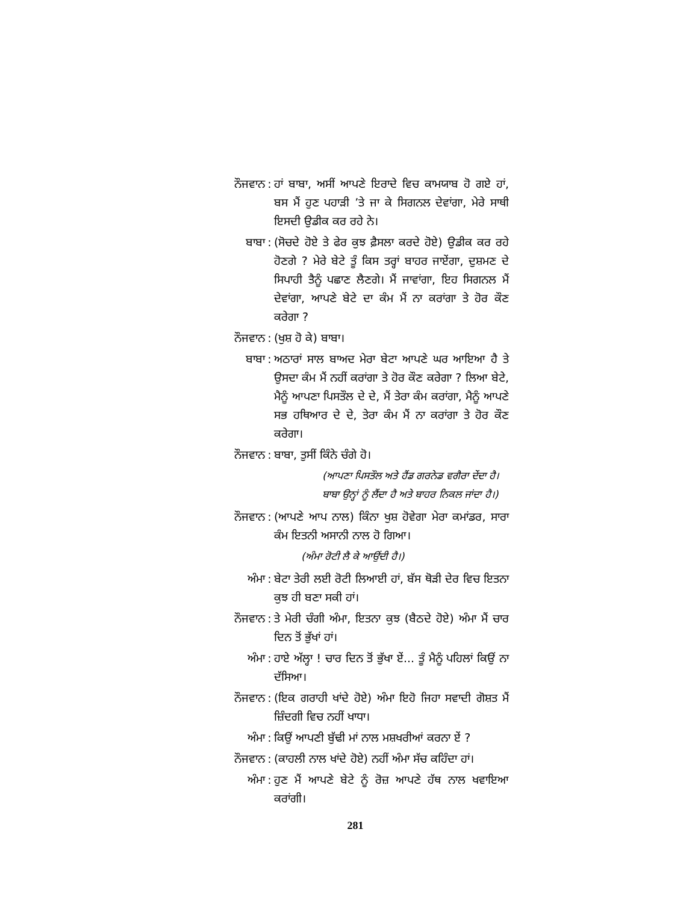ਨੌਜਵਾਨ : ਹਾਂ ਬਾਬਾ, ਅਸੀਂ ਆਪਣੇ ਇਰਾਦੇ ਵਿਚ ਕਾਮਯਾਬ ਹੋ ਗਏ ਹਾਂ, ਬਸ ਮੈਂ ਹੁਣ ਪਹਾੜੀ ’ਤੇ ਜਾ ਕੇ ਸਿਗਨਲ ਦੇਵਾਂਗਾ, ਮੇਰੇ ਸਾਥੀ ਇਸਦੀ ਉਡੀਕ ਕਰ ਰਹੇ ਨੇ।
ਬਾਬਾ : (ਸੋਚਦੇ ਹੋਏ ਤੇ ਫੇਰ ਕੁਝ ਫ਼ੈਸਲਾ ਕਰਦੇ ਹੋਏ) ਉਡੀਕ ਕਰ ਰਹੇ ਹੋਣਗੇ ? ਮੇਰੇ ਬੇਟੇ ਤੂੰ ਕਿਸ ਤਰ੍ਹਾਂ ਬਾਹਰ ਜਾਏਂਗਾ, ਦੁਸ਼ਮਣ ਦੇ ਸਿਪਾਹੀ ਤੈਨੂੰ ਪਛਾਣ ਲੈਣਗੇ। ਮੈਂ ਜਾਵਾਂਗਾ, ਇਹ ਸਿਗਨਲ ਮੈਂ ਦੇਵਾਂਗਾ, ਆਪਣੇ ਬੇਟੇ ਦਾ ਕੰਮ ਮੈਂ ਨਾ ਕਰਾਂਗਾ ਤੇ ਹੋਰ ਕੌਣ ਕਰੇਗਾ ?
ਨੌਜਵਾਨ : (ਖੁਸ਼ ਹੋ ਕੇ) ਬਾਬਾ।
ਬਾਬਾ : ਅਠਾਰਾਂ ਸਾਲ ਬਾਅਦ ਮੇਰਾ ਬੇਟਾ ਆਪਣੇ ਘਰ ਆਇਆ ਹੈ ਤੇ ਉਸਦਾ ਕੰਮ ਮੈਂ ਨਹੀਂ ਕਰਾਂਗਾ ਤੇ ਹੋਰ ਕੌਣ ਕਰੇਗਾ ? ਲਿਆ ਬੇਟੇ, ਮੈਨੂੰ ਆਪਣਾ ਪਿਸਤੌਲ ਦੇ ਦੇ, ਮੈਂ ਤੇਰਾ ਕੰਮ ਕਰਾਂਗਾ, ਮੈਨੂੰ ਆਪਣੇ ਸਭ ਹਥਿਆਰ ਦੇ ਦੇ, ਤੇਰਾ ਕੰਮ ਮੈਂ ਨਾ ਕਰਾਂਗਾ ਤੇ ਹੋਰ ਕੌਣ ਕਰੇਗਾ।
ਨੌਜਵਾਨ : ਬਾਬਾ, ਤੁਸੀਂ ਕਿੰਨੇ ਚੰਗੇ ਹੋ।
(ਆਪਣਾ ਪਿਸਤੌਲ ਅਤੇ ਹੈਂਡ ਗਰਨੇਡ ਵਗੈਰਾ ਦੇਂਦਾ ਹੈ।
ਬਾਬਾ ਉਨ੍ਹਾਂ ਨੂੰ ਲੈਂਦਾ ਹੈ ਅਤੇ ਬਾਹਰ ਨਿਕਲ ਜਾਂਦਾ ਹੈ।)
ਨੌਜਵਾਨ : (ਆਪਣੇ ਆਪ ਨਾਲ) ਕਿੰਨਾ ਖੁਸ਼ ਹੋਵੇਗਾ ਮੇਰਾ ਕਮਾਂਡਰ, ਸਾਰਾ ਕੰਮ ਇਤਨੀ ਅਸਾਨੀ ਨਾਲ ਹੋ ਗਿਆ।
(ਅੰਮਾ ਰੋਟੀ ਲੈ ਕੇ ਆਉਂਦੀ ਹੈ।)
ਅੰਮਾ : ਬੇਟਾ ਤੇਰੀ ਲਈ ਰੋਟੀ ਲਿਆਈ ਹਾਂ, ਬੱਸ ਥੋੜੀ ਦੇਰ ਵਿਚ ਇਤਨਾ ਕੁਝ ਹੀ ਬਣਾ ਸਕੀ ਹਾਂ।
ਨੌਜਵਾਨ : ਤੇ ਮੇਰੀ ਚੰਗੀ ਅੰਮਾ, ਇਤਨਾ ਕੁਝ (ਬੈਠਦੇ ਹੋਏ) ਅੰਮਾ ਮੈਂ ਚਾਰ ਦਿਨ ਤੋਂ ਭੁੱਖਾਂ ਹਾਂ।
ਅੰਮਾ : ਹਾਏ ਅੱਲ੍ਹਾ ! ਚਾਰ ਦਿਨ ਤੋਂ ਭੁੱਖਾ ਏਂ... ਤੂੰ ਮੈਨੂੰ ਪਹਿਲਾਂ ਕਿਉਂ ਨਾ ਦੱਸਿਆ।
ਨੌਜਵਾਨ : (ਇਕ ਗਰਾਹੀ ਖਾਂਦੇ ਹੋਏ) ਅੰਮਾ ਇਹੋ ਜਿਹਾ ਸਵਾਦੀ ਗੋਸ਼ਤ ਮੈਂ ਜ਼ਿੰਦਗੀ ਵਿਚ ਨਹੀਂ ਖਾਧਾ।
ਅੰਮਾ : ਕਿਉਂ ਆਪਣੀ ਬੁੱਢੀ ਮਾਂ ਨਾਲ ਮਸ਼ਖਰੀਆਂ ਕਰਨਾ ਏਂ ?
ਨੌਜਵਾਨ : (ਕਾਹਲੀ ਨਾਲ ਖਾਂਦੇ ਹੋਏ) ਨਹੀਂ ਅੰਮਾ ਸੱਚ ਕਹਿੰਦਾ ਹਾਂ।
ਅੰਮਾ : ਹੁਣ ਮੈਂ ਆਪਣੇ ਬੇਟੇ ਨੂੰ ਰੋਜ਼ ਆਪਣੇ ਹੱਥ ਨਾਲ ਖਵਾਇਆ ਕਰਾਂਗੀ।
281